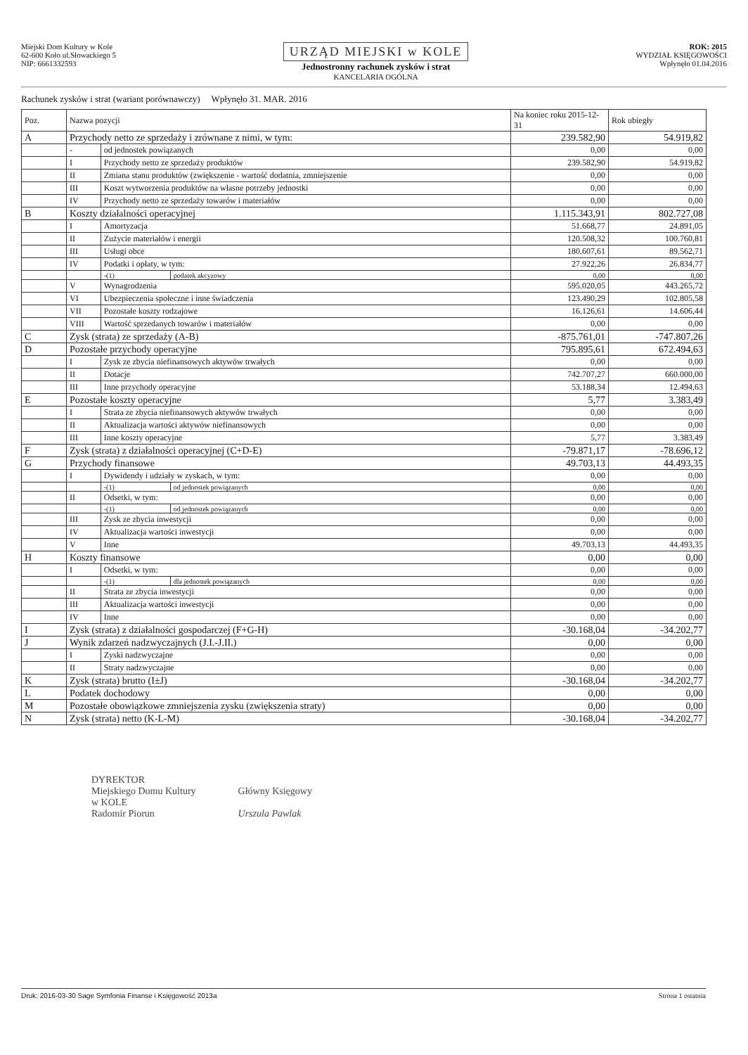Miejski Dom Kultury w Kole
62-600 Koło ul.Słowackiego 5
NIP: 6661332593
URZĄD MIEJSKI w KOLE
Jednostronny rachunek zysków i strat
KANCELARIA OGÓLNA
ROK: 2015
WYDZIAŁ KSIĘGOWOŚCI
Wpłynęło 01.04.2016
Rachunek zysków i strat (wariant porównawczy) Wpłynęło 31. MAR. 2016
| Poz. | Nazwa pozycji | | | Na koniec roku 2015-12-31 | Rok ubiegły |
| --- | --- | --- | --- | --- | --- |
| A | Przychody netto ze sprzedaży i zrównane z nimi, w tym: | | | 239.582,90 | 54.919,82 |
| | - | od jednostek powiązanych | | 0,00 | 0,00 |
| | I | Przychody netto ze sprzedaży produktów | | 239.582,90 | 54.919,82 |
| | II | Zmiana stanu produktów (zwiększenie - wartość dodatnia, zmniejszenie | | 0,00 | 0,00 |
| | III | Koszt wytworzenia produktów na własne potrzeby jednostki | | 0,00 | 0,00 |
| | IV | Przychody netto ze sprzedaży towarów i materiałów | | 0,00 | 0,00 |
| B | Koszty działalności operacyjnej | | | 1.115.343,91 | 802.727,08 |
| | I | Amortyzacja | | 51.668,77 | 24.891,05 |
| | II | Zużycie materiałów i energii | | 120.508,32 | 100.760,81 |
| | III | Usługi obce | | 180.607,61 | 89.562,71 |
| | IV | Podatki i opłaty, w tym: | | 27.922,26 | 26.834,77 |
| | | -(1) | podatek akcyzowy | 0,00 | 0,00 |
| | V | Wynagrodzenia | | 595.020,05 | 443.265,72 |
| | VI | Ubezpieczenia społeczne i inne świadczenia | | 123.490,29 | 102.805,58 |
| | VII | Pozostałe koszty rodzajowe | | 16.126,61 | 14.606,44 |
| | VIII | Wartość sprzedanych towarów i materiałów | | 0,00 | 0,00 |
| C | Zysk (strata) ze sprzedaży (A-B) | | | -875.761,01 | -747.807,26 |
| D | Pozostałe przychody operacyjne | | | 795.895,61 | 672.494,63 |
| | I | Zysk ze zbycia niefinansowych aktywów trwałych | | 0,00 | 0,00 |
| | II | Dotacje | | 742.707,27 | 660.000,00 |
| | III | Inne przychody operacyjne | | 53.188,34 | 12.494,63 |
| E | Pozostałe koszty operacyjne | | | 5,77 | 3.383,49 |
| | I | Strata ze zbycia niefinansowych aktywów trwałych | | 0,00 | 0,00 |
| | II | Aktualizacja wartości aktywów niefinansowych | | 0,00 | 0,00 |
| | III | Inne koszty operacyjne | | 5,77 | 3.383,49 |
| F | Zysk (strata) z działalności operacyjnej (C+D-E) | | | -79.871,17 | -78.696,12 |
| G | Przychody finansowe | | | 49.703,13 | 44.493,35 |
| | I | Dywidendy i udziały w zyskach, w tym: | | 0,00 | 0,00 |
| | | -(1) | od jednostek powiązanych | 0,00 | 0,00 |
| | II | Odsetki, w tym: | | 0,00 | 0,00 |
| | | -(1) | od jednostek powiązanych | 0,00 | 0,00 |
| | III | Zysk ze zbycia inwestycji | | 0,00 | 0,00 |
| | IV | Aktualizacja wartości inwestycji | | 0,00 | 0,00 |
| | V | Inne | | 49.703,13 | 44.493,35 |
| H | Koszty finansowe | | | 0,00 | 0,00 |
| | I | Odsetki, w tym: | | 0,00 | 0,00 |
| | | -(1) | dla jednostek powiązanych | 0,00 | 0,00 |
| | II | Strata ze zbycia inwestycji | | 0,00 | 0,00 |
| | III | Aktualizacja wartości inwestycji | | 0,00 | 0,00 |
| | IV | Inne | | 0,00 | 0,00 |
| I | Zysk (strata) z działalności gospodarczej (F+G-H) | | | -30.168,04 | -34.202,77 |
| J | Wynik zdarzeń nadzwyczajnych (J.I.-J.II.) | | | 0,00 | 0,00 |
| | I | Zyski nadzwyczajne | | 0,00 | 0,00 |
| | II | Straty nadzwyczajne | | 0,00 | 0,00 |
| K | Zysk (strata) brutto (I±J) | | | -30.168,04 | -34.202,77 |
| L | Podatek dochodowy | | | 0,00 | 0,00 |
| M | Pozostałe obowiązkowe zmniejszenia zysku (zwiększenia straty) | | | 0,00 | 0,00 |
| N | Zysk (strata) netto (K-L-M) | | | -30.168,04 | -34.202,77 |
DYREKTOR
Miejskiego Domu Kultury
w KOLE
Radomir Piorun
Główny Księgowy
Urszula Pawlak
Druk: 2016-03-30 Sage Symfonia Finanse i Księgowość 2013a Strona 1 ostatnia